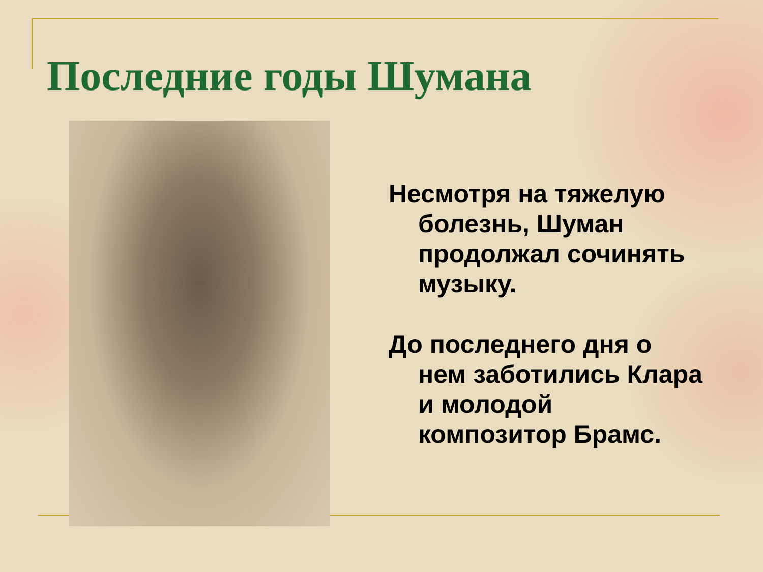Последние годы Шумана
Несмотря на тяжелую болезнь, Шуман продолжал сочинять музыку.
До последнего дня о нем заботились Клара и молодой композитор Брамс.